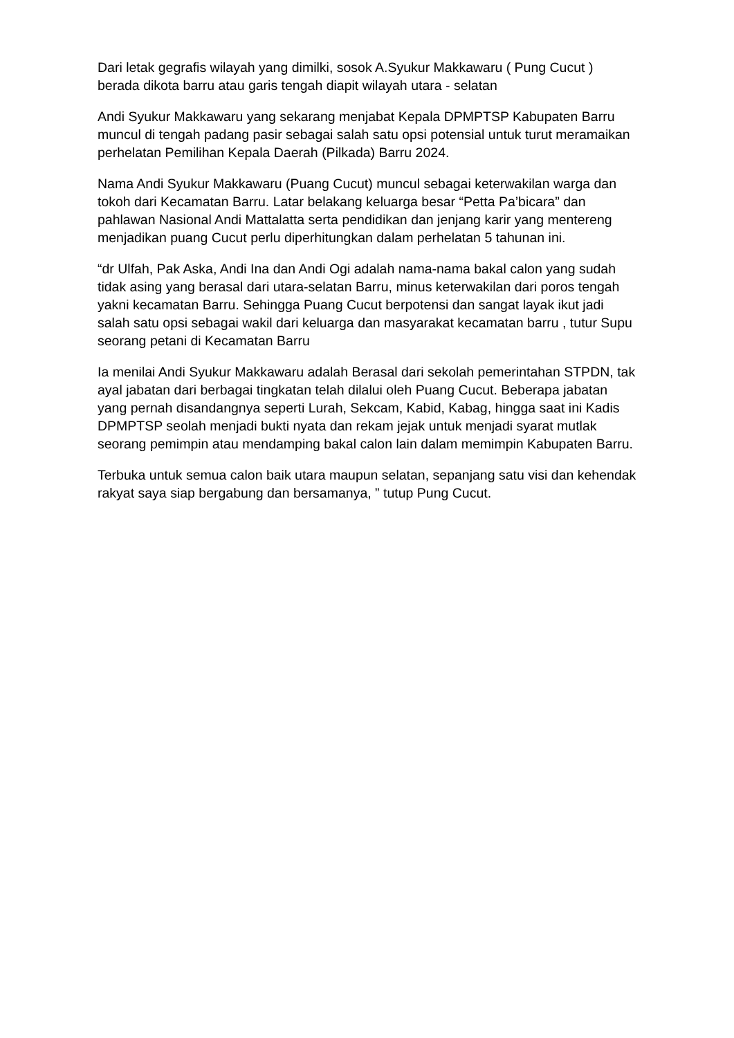Dari letak gegrafis wilayah yang dimilki, sosok A.Syukur Makkawaru ( Pung Cucut ) berada dikota barru atau garis tengah diapit wilayah utara - selatan
Andi Syukur Makkawaru yang sekarang menjabat Kepala DPMPTSP Kabupaten Barru muncul di tengah padang pasir sebagai salah satu opsi potensial untuk turut meramaikan perhelatan Pemilihan Kepala Daerah (Pilkada) Barru 2024.
Nama Andi Syukur Makkawaru (Puang Cucut) muncul sebagai keterwakilan warga dan tokoh dari Kecamatan Barru. Latar belakang keluarga besar “Petta Pa’bicara” dan pahlawan Nasional Andi Mattalatta serta pendidikan dan jenjang karir yang mentereng menjadikan puang Cucut perlu diperhitungkan dalam perhelatan 5 tahunan ini.
“dr Ulfah, Pak Aska, Andi Ina dan Andi Ogi adalah nama-nama bakal calon yang sudah tidak asing yang berasal dari utara-selatan Barru, minus keterwakilan dari poros tengah yakni kecamatan Barru. Sehingga Puang Cucut berpotensi dan sangat layak ikut jadi salah satu opsi sebagai wakil dari keluarga dan masyarakat kecamatan barru , tutur Supu seorang petani di Kecamatan Barru
Ia menilai Andi Syukur Makkawaru adalah Berasal dari sekolah pemerintahan STPDN, tak ayal jabatan dari berbagai tingkatan telah dilalui oleh Puang Cucut. Beberapa jabatan yang pernah disandangnya seperti Lurah, Sekcam, Kabid, Kabag, hingga saat ini Kadis DPMPTSP seolah menjadi bukti nyata dan rekam jejak untuk menjadi syarat mutlak seorang pemimpin atau mendamping bakal calon lain dalam memimpin Kabupaten Barru.
Terbuka untuk semua calon baik utara maupun selatan, sepanjang satu visi dan kehendak rakyat saya siap bergabung dan bersamanya, ” tutup Pung Cucut.